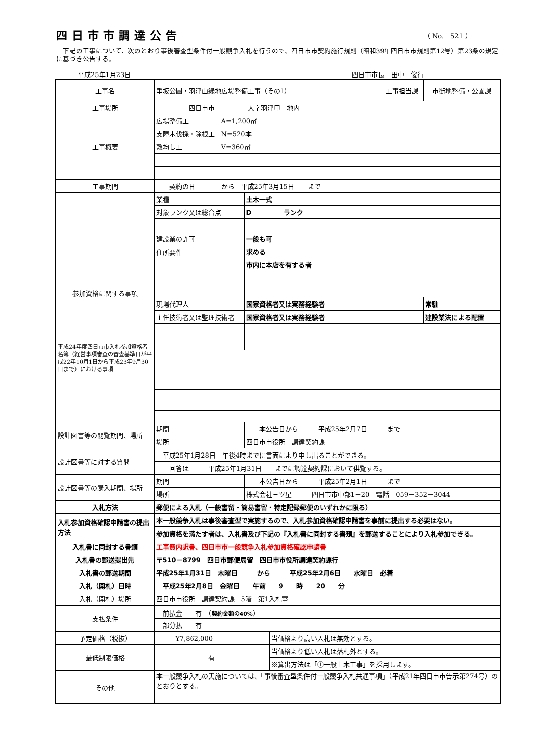四日市市調達公告
（ No.　521 ）
下記の工事について、次のとおり事後審査型条件付一般競争入札を行うので、四日市市契約施行規則（昭和39年四日市市規則第12号）第23条の規定に基づき公告する。
平成25年1月23日 四日市市長　田中　俊行
| 工事名 | 垂坂公園・羽津山緑地広場整備工事（その1） | | | 工事担当課 | 市街地整備・公園課 |
| 工事場所 | 四日市市 大字羽津甲 地内 | | | | |
| 工事概要 | 広場整備工 A=1,200㎡ | | | | |
| | 支障木伐採・除根工 N=520本 | | | | |
| | 敷均し工 V=360㎥ | | | | |
| 工事期間 | 契約の日 から 平成25年3月15日 まで | | | | |
| 参加資格に関する事項 平成24年度四日市市入札参加資格者名簿（経営事項審査の審査基準日が平成22年10月1日から平成23年9月30日まで）における事項 | 業種 | 土木一式 | | | |
| | 対象ランク又は総合点 | D ランク | | | |
| | 建設業の許可 | 一般も可 | | | |
| | 住所要件 | 求める | | | |
| | | 市内に本店を有する者 | | | |
| | 現場代理人 | 国家資格者又は実務経験者 | | | 常駐 |
| | 主任技術者又は監理技術者 | 国家資格者又は実務経験者 | | | 建設業法による配置 |
| 設計図書等の閲覧期間、場所 | 期間 | 本公告日から 平成25年2月7日 まで | | | |
| | 場所 | 四日市市役所 調達契約課 | | | |
| 設計図書等に対する質問 | 平成25年1月28日 午後4時までに書面により申し出ることができる。 | | | | |
| | 回答は 平成25年1月31日 までに調達契約課において供覧する。 | | | | |
| 設計図書等の購入期間、場所 | 期間 | 本公告日から 平成25年2月1日 まで | | | |
| | 場所 | 株式会社三ツ星 四日市市中部1－20 電話 059－352－3044 | | | |
| 入札方法 | 郵便による入札（一般書留・簡易書留・特定記録郵便のいずれかに限る） | | | | |
| 入札参加資格確認申請書の提出方法 | 本一般競争入札は事後審査型で実施するので、入札参加資格確認申請書を事前に提出する必要はない。 | | | | |
| | 参加資格を満たす者は、入札書及び下記の『入札書に同封する書類』を郵送することにより入札参加できる。 | | | | |
| 入札書に同封する書類 | 工事費内訳書、四日市市一般競争入札参加資格確認申請書 | | | | |
| 入札書の郵送提出先 | 〒510－8799 四日市郵便局留 四日市市役所調達契約課行 | | | | |
| 入札書の郵送期間 | 平成25年1月31日 木曜日 から 平成25年2月6日 水曜日 必着 | | | | |
| 入札（開札）日時 | 平成25年2月8日 金曜日 午前 9 時 20 分 | | | | |
| 入札（開札）場所 | 四日市市役所 調達契約課 5階 第1入札室 | | | | |
| 支払条件 | 前払金 有 （ 契約金額の40% ） | | | | |
| | 部分払 有 | | | | |
| 予定価格（税抜） | ¥7,862,000 | | 当価格より高い入札は無効とする。 | | |
| 最低制限価格 | 有 | | 当価格より低い入札は落札外とする。 | | |
| | | | ※算出方法は「①一般土木工事」を採用します。 | | |
| その他 | 本一般競争入札の実施については、「事後審査型条件付一般競争入札共通事項」（平成21年四日市市告示第274号）のとおりとする。 | | | | |